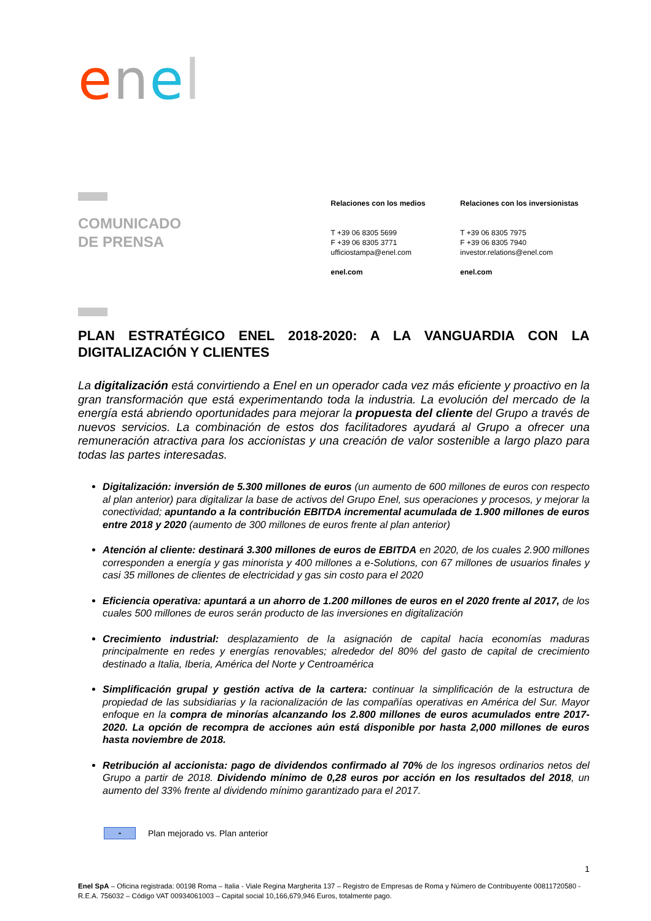enel
COMUNICADO
DE PRENSA
Relaciones con los medios
T +39 06 8305 5699
F +39 06 8305 3771
ufficiostampa@enel.com
enel.com
Relaciones con los inversionistas
T +39 06 8305 7975
F +39 06 8305 7940
investor.relations@enel.com
enel.com
PLAN ESTRATÉGICO ENEL 2018-2020: A LA VANGUARDIA CON LA DIGITALIZACIÓN Y CLIENTES
La digitalización está convirtiendo a Enel en un operador cada vez más eficiente y proactivo en la gran transformación que está experimentando toda la industria. La evolución del mercado de la energía está abriendo oportunidades para mejorar la propuesta del cliente del Grupo a través de nuevos servicios. La combinación de estos dos facilitadores ayudará al Grupo a ofrecer una remuneración atractiva para los accionistas y una creación de valor sostenible a largo plazo para todas las partes interesadas.
Digitalización: inversión de 5.300 millones de euros (un aumento de 600 millones de euros con respecto al plan anterior) para digitalizar la base de activos del Grupo Enel, sus operaciones y procesos, y mejorar la conectividad; apuntando a la contribución EBITDA incremental acumulada de 1.900 millones de euros entre 2018 y 2020 (aumento de 300 millones de euros frente al plan anterior)
Atención al cliente: destinará 3.300 millones de euros de EBITDA en 2020, de los cuales 2.900 millones corresponden a energía y gas minorista y 400 millones a e-Solutions, con 67 millones de usuarios finales y casi 35 millones de clientes de electricidad y gas sin costo para el 2020
Eficiencia operativa: apuntará a un ahorro de 1.200 millones de euros en el 2020 frente al 2017, de los cuales 500 millones de euros serán producto de las inversiones en digitalización
Crecimiento industrial: desplazamiento de la asignación de capital hacia economías maduras principalmente en redes y energías renovables; alrededor del 80% del gasto de capital de crecimiento destinado a Italia, Iberia, América del Norte y Centroamérica
Simplificación grupal y gestión activa de la cartera: continuar la simplificación de la estructura de propiedad de las subsidiarias y la racionalización de las compañías operativas en América del Sur. Mayor enfoque en la compra de minorías alcanzando los 2.800 millones de euros acumulados entre 2017-2020. La opción de recompra de acciones aún está disponible por hasta 2,000 millones de euros hasta noviembre de 2018.
Retribución al accionista: pago de dividendos confirmado al 70% de los ingresos ordinarios netos del Grupo a partir de 2018. Dividendo mínimo de 0,28 euros por acción en los resultados del 2018, un aumento del 33% frente al dividendo mínimo garantizado para el 2017.
-
Plan mejorado vs. Plan anterior
1
Enel SpA – Oficina registrada: 00198 Roma – Italia - Viale Regina Margherita 137 – Registro de Empresas de Roma y Número de Contribuyente 00811720580 - R.E.A. 756032 – Código VAT 00934061003 – Capital social 10,166,679,946 Euros, totalmente pago.